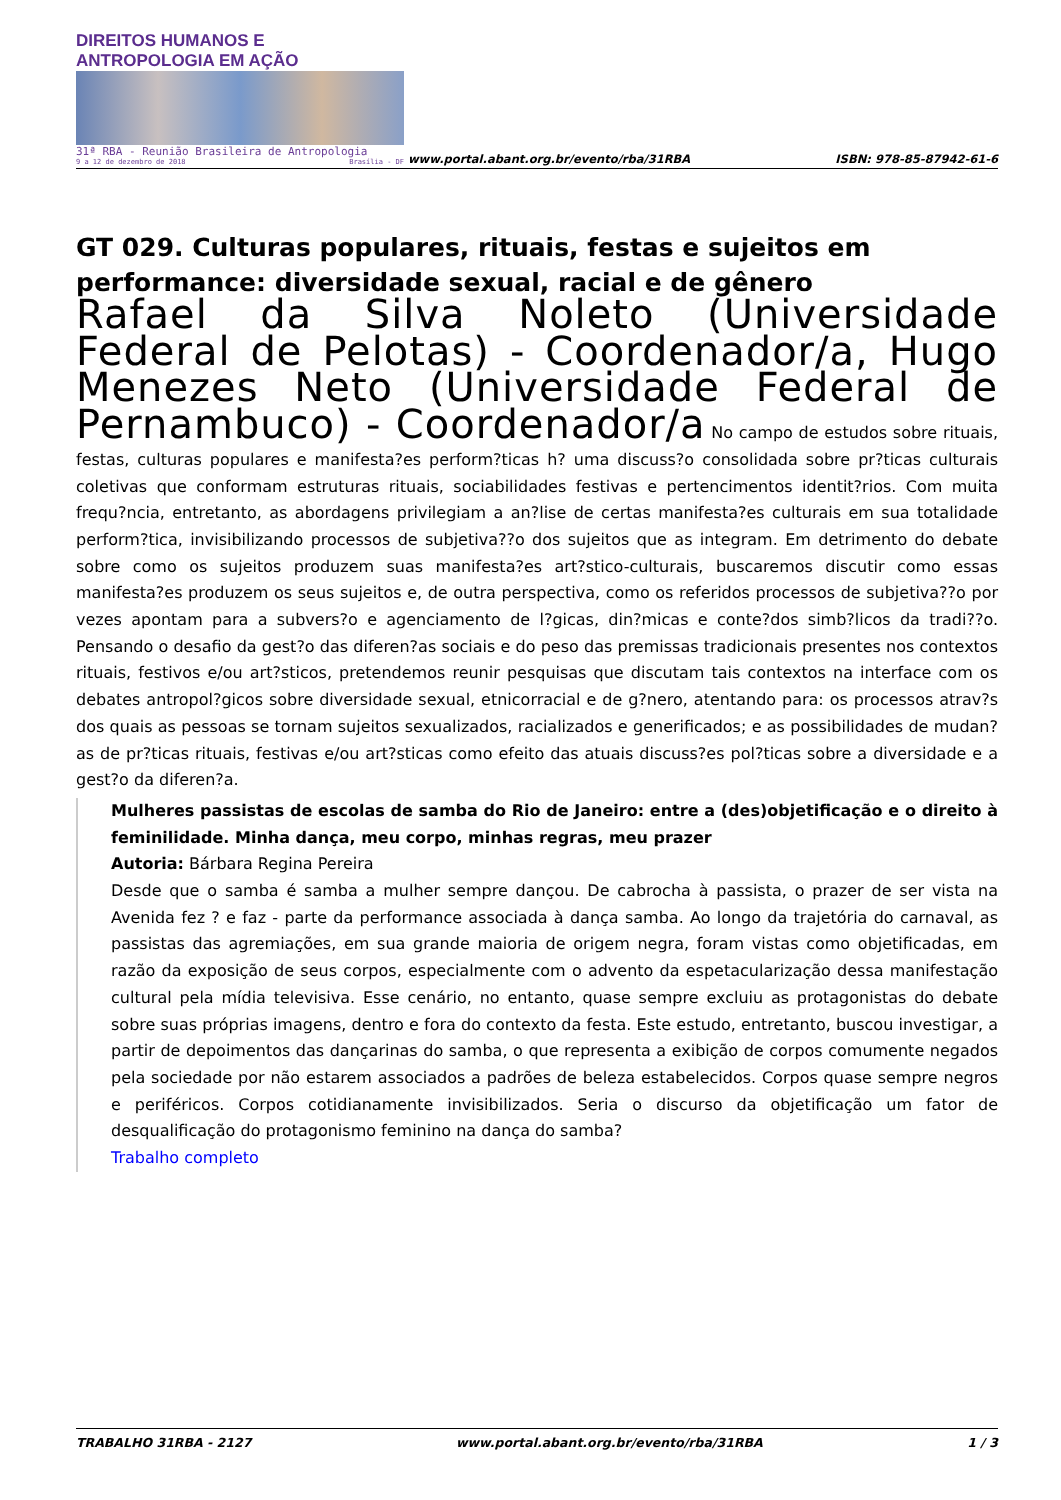DIREITOS HUMANOS E ANTROPOLOGIA EM AÇÃO
31ª RBA - Reunião Brasileira de Antropologia
9 a 12 de dezembro de 2018 Brasília - DF
www.portal.abant.org.br/evento/rba/31RBA
ISBN: 978-85-87942-61-6
GT 029. Culturas populares, rituais, festas e sujeitos em performance: diversidade sexual, racial e de gênero
Rafael da Silva Noleto (Universidade Federal de Pelotas) - Coordenador/a, Hugo Menezes Neto (Universidade Federal de Pernambuco) - Coordenador/a No campo de estudos sobre rituais, festas, culturas populares e manifesta?es perform?ticas h? uma discuss?o consolidada sobre pr?ticas culturais coletivas que conformam estruturas rituais, sociabilidades festivas e pertencimentos identit?rios. Com muita frequ?ncia, entretanto, as abordagens privilegiam a an?lise de certas manifesta?es culturais em sua totalidade perform?tica, invisibilizando processos de subjetiva??o dos sujeitos que as integram. Em detrimento do debate sobre como os sujeitos produzem suas manifesta?es art?stico-culturais, buscaremos discutir como essas manifesta?es produzem os seus sujeitos e, de outra perspectiva, como os referidos processos de subjetiva??o por vezes apontam para a subvers?o e agenciamento de l?gicas, din?micas e conte?dos simb?licos da tradi??o. Pensando o desafio da gest?o das diferen?as sociais e do peso das premissas tradicionais presentes nos contextos rituais, festivos e/ou art?sticos, pretendemos reunir pesquisas que discutam tais contextos na interface com os debates antropol?gicos sobre diversidade sexual, etnicorracial e de g?nero, atentando para: os processos atrav?s dos quais as pessoas se tornam sujeitos sexualizados, racializados e generificados; e as possibilidades de mudan?as de pr?ticas rituais, festivas e/ou art?sticas como efeito das atuais discuss?es pol?ticas sobre a diversidade e a gest?o da diferen?a.
Mulheres passistas de escolas de samba do Rio de Janeiro: entre a (des)objetificação e o direito à feminilidade. Minha dança, meu corpo, minhas regras, meu prazer
Autoria: Bárbara Regina Pereira
Desde que o samba é samba a mulher sempre dançou. De cabrocha à passista, o prazer de ser vista na Avenida fez ? e faz - parte da performance associada à dança samba. Ao longo da trajetória do carnaval, as passistas das agremiações, em sua grande maioria de origem negra, foram vistas como objetificadas, em razão da exposição de seus corpos, especialmente com o advento da espetacularização dessa manifestação cultural pela mídia televisiva. Esse cenário, no entanto, quase sempre excluiu as protagonistas do debate sobre suas próprias imagens, dentro e fora do contexto da festa. Este estudo, entretanto, buscou investigar, a partir de depoimentos das dançarinas do samba, o que representa a exibição de corpos comumente negados pela sociedade por não estarem associados a padrões de beleza estabelecidos. Corpos quase sempre negros e periféricos. Corpos cotidianamente invisibilizados. Seria o discurso da objetificação um fator de desqualificação do protagonismo feminino na dança do samba?
Trabalho completo
TRABALHO 31RBA - 2127 www.portal.abant.org.br/evento/rba/31RBA 1 / 3